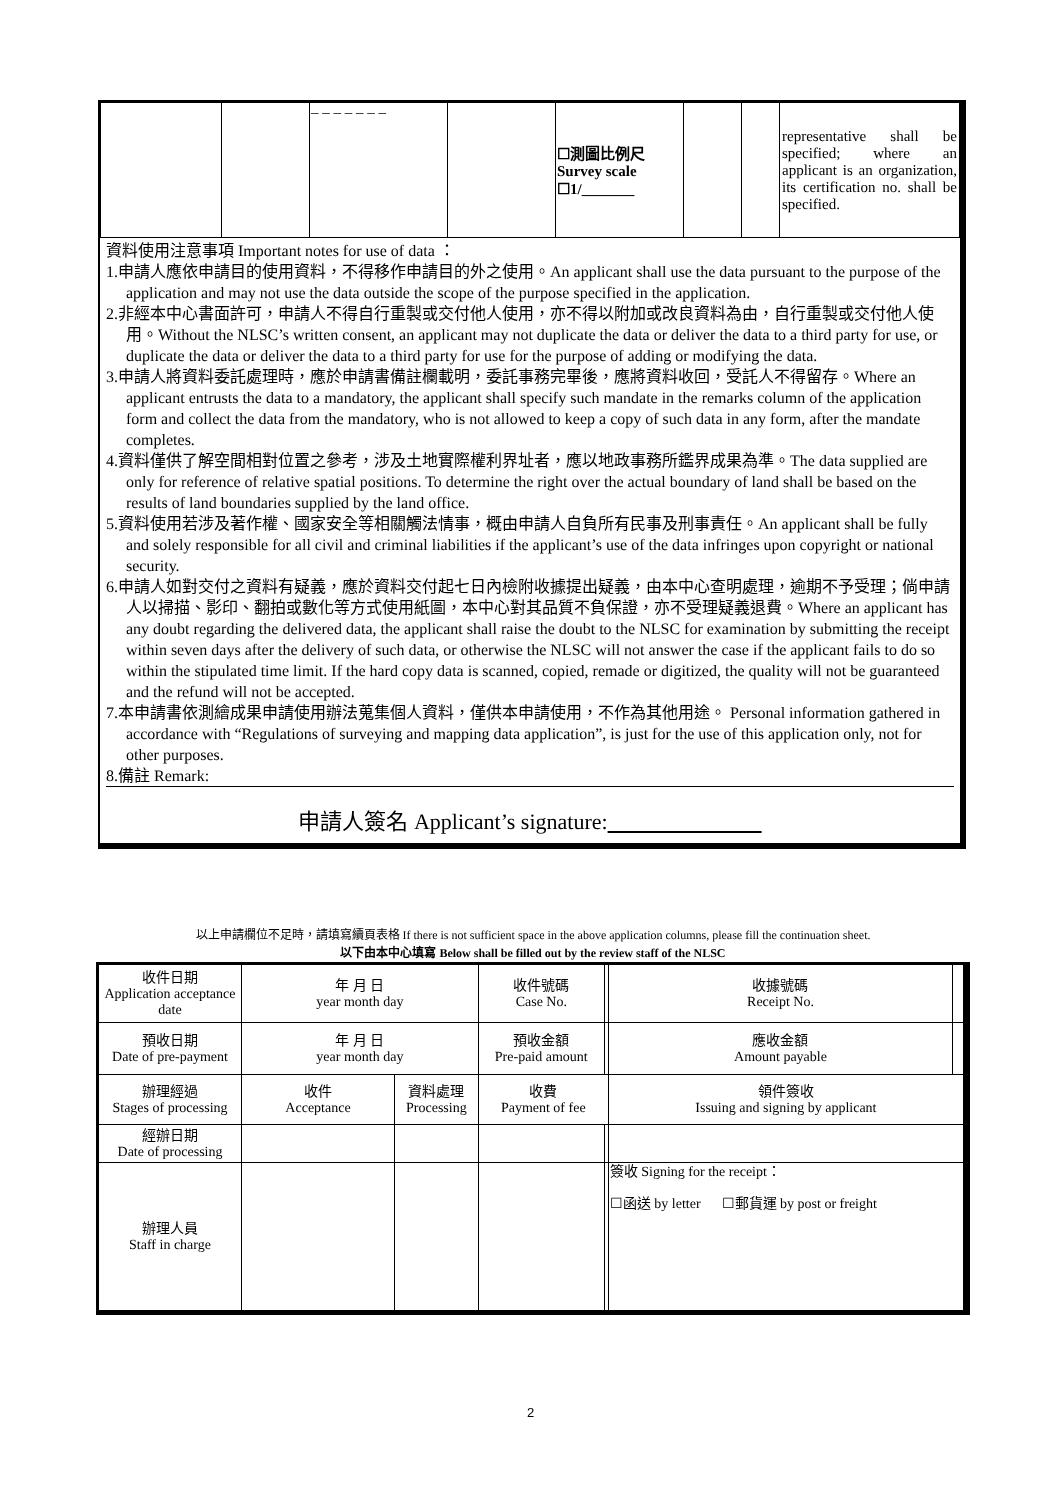| | | – – – – – – – | | ☐測圖比例尺 Survey scale ☐1/_______ | | | representative shall be specified; where an applicant is an organization, its certification no. shall be specified. |
資料使用注意事項 Important notes for use of data ：
1.申請人應依申請目的使用資料，不得移作申請目的外之使用。An applicant shall use the data pursuant to the purpose of the application and may not use the data outside the scope of the purpose specified in the application.
2.非經本中心書面許可，申請人不得自行重製或交付他人使用，亦不得以附加或改良資料為由，自行重製或交付他人使用。Without the NLSC’s written consent, an applicant may not duplicate the data or deliver the data to a third party for use, or duplicate the data or deliver the data to a third party for use for the purpose of adding or modifying the data.
3.申請人將資料委託處理時，應於申請書備註欄載明，委託事務完畢後，應將資料收回，受託人不得留存。Where an applicant entrusts the data to a mandatory, the applicant shall specify such mandate in the remarks column of the application form and collect the data from the mandatory, who is not allowed to keep a copy of such data in any form, after the mandate completes.
4.資料僅供了解空間相對位置之參考，涉及土地實際權利界址者，應以地政事務所鑑界成果為準。The data supplied are only for reference of relative spatial positions. To determine the right over the actual boundary of land shall be based on the results of land boundaries supplied by the land office.
5.資料使用若涉及著作權、國家安全等相關觸法情事，概由申請人自負所有民事及刑事責任。An applicant shall be fully and solely responsible for all civil and criminal liabilities if the applicant’s use of the data infringes upon copyright or national security.
6.申請人如對交付之資料有疑義，應於資料交付起七日內檢附收據提出疑義，由本中心查明處理，逾期不予受理；倘申請人以掃描、影印、翻拍或數化等方式使用紙圖，本中心對其品質不負保證，亦不受理疑義退費。Where an applicant has any doubt regarding the delivered data, the applicant shall raise the doubt to the NLSC for examination by submitting the receipt within seven days after the delivery of such data, or otherwise the NLSC will not answer the case if the applicant fails to do so within the stipulated time limit. If the hard copy data is scanned, copied, remade or digitized, the quality will not be guaranteed and the refund will not be accepted.
7.本申請書依測繪成果申請使用辦法蒐集個人資料，僅供本申請使用，不作為其他用途。 Personal information gathered in accordance with “Regulations of surveying and mapping data application”, is just for the use of this application only, not for other purposes.
8.備註 Remark:
申請人簽名 Applicant’s signature:
以上申請欄位不足時，請填寫續頁表格 If there is not sufficient space in the above application columns, please fill the continuation sheet.
以下由本中心填寫 Below shall be filled out by the review staff of the NLSC
| 收件日期 Application acceptance date | 年 月 日 year month day | | 收件號碼 Case No. | | 收據號碼 Receipt No. | |
| 預收日期 Date of pre-payment | 年 月 日 year month day | | 預收金額 Pre-paid amount | | 應收金額 Amount payable | |
| 辦理經過 Stages of processing | 收件 Acceptance | 資料處理 Processing | 收費 Payment of fee | | 領件簽收 Issuing and signing by applicant | |
| 經辦日期 Date of processing | | | | | | |
| 辦理人員 Staff in charge | | | | | 簽收 Signing for the receipt： ☐函送 by letter ☐郵貨運 by post or freight | |
2